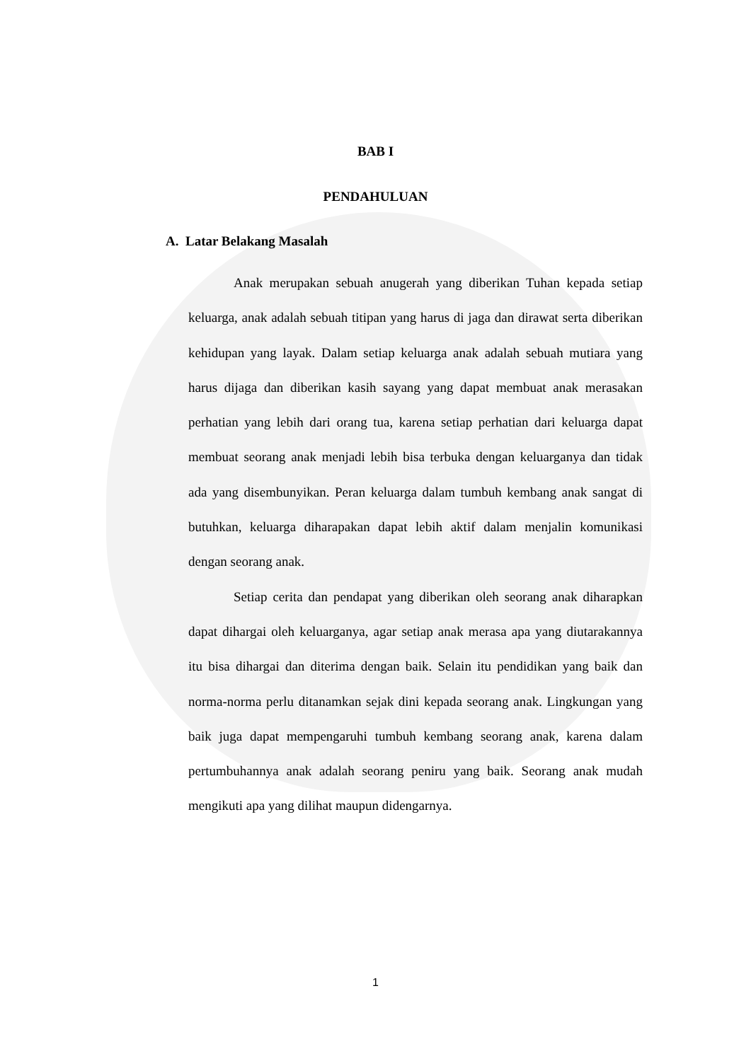BAB I
PENDAHULUAN
A. Latar Belakang Masalah
Anak merupakan sebuah anugerah yang diberikan Tuhan kepada setiap keluarga, anak adalah sebuah titipan yang harus di jaga dan dirawat serta diberikan kehidupan yang layak. Dalam setiap keluarga anak adalah sebuah mutiara yang harus dijaga dan diberikan kasih sayang yang dapat membuat anak merasakan perhatian yang lebih dari orang tua, karena setiap perhatian dari keluarga dapat membuat seorang anak menjadi lebih bisa terbuka dengan keluarganya dan tidak ada yang disembunyikan. Peran keluarga dalam tumbuh kembang anak sangat di butuhkan, keluarga diharapakan dapat lebih aktif dalam menjalin komunikasi dengan seorang anak.
Setiap cerita dan pendapat yang diberikan oleh seorang anak diharapkan dapat dihargai oleh keluarganya, agar setiap anak merasa apa yang diutarakannya itu bisa dihargai dan diterima dengan baik. Selain itu pendidikan yang baik dan norma-norma perlu ditanamkan sejak dini kepada seorang anak. Lingkungan yang baik juga dapat mempengaruhi tumbuh kembang seorang anak, karena dalam pertumbuhannya anak adalah seorang peniru yang baik. Seorang anak mudah mengikuti apa yang dilihat maupun didengarnya.
1